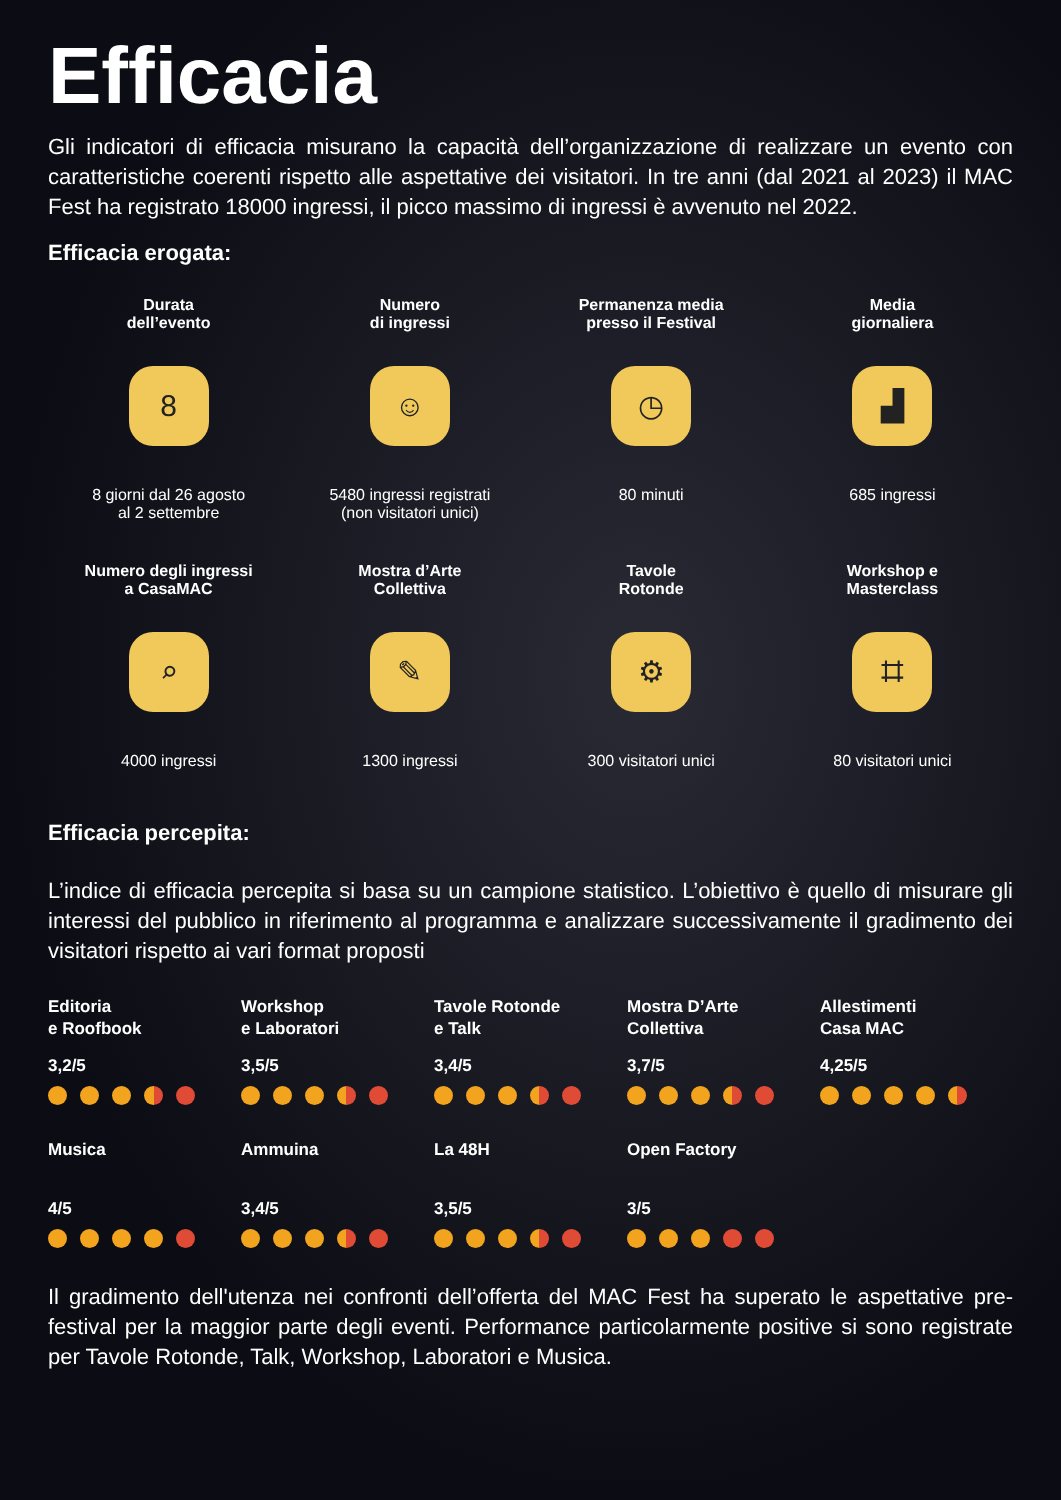Efficacia
Gli indicatori di efficacia misurano la capacità dell’organizzazione di realizzare un evento con caratteristiche coerenti rispetto alle aspettative dei visitatori. In tre anni (dal 2021 al 2023) il MAC Fest ha registrato 18000 ingressi, il picco massimo di ingressi è avvenuto nel 2022.
Efficacia erogata:
Durata
dell’evento
8
8 giorni dal 26 agosto
al 2 settembre
Numero
di ingressi
☺
5480 ingressi registrati
(non visitatori unici)
Permanenza media
presso il Festival
◷
80 minuti
Media
giornaliera
▟
685 ingressi
Numero degli ingressi
a CasaMAC
⌕
4000 ingressi
Mostra d’Arte
Collettiva
✎
1300 ingressi
Tavole
Rotonde
⚙
300 visitatori unici
Workshop e
Masterclass
⌗
80 visitatori unici
Efficacia percepita:
L’indice di efficacia percepita si basa su un campione statistico. L’obiettivo è quello di misurare gli interessi del pubblico in riferimento al programma e analizzare successivamente il gradimento dei visitatori rispetto ai vari format proposti
Editoria
e Roofbook
3,2/5
Workshop
e Laboratori
3,5/5
Tavole Rotonde
e Talk
3,4/5
Mostra D’Arte
Collettiva
3,7/5
Allestimenti
Casa MAC
4,25/5
Musica
4/5
Ammuina
3,4/5
La 48H
3,5/5
Open Factory
3/5
Il gradimento dell'utenza nei confronti dell’offerta del MAC Fest ha superato le aspettative pre-festival per la maggior parte degli eventi. Performance particolarmente positive si sono registrate per Tavole Rotonde, Talk, Workshop, Laboratori e Musica.